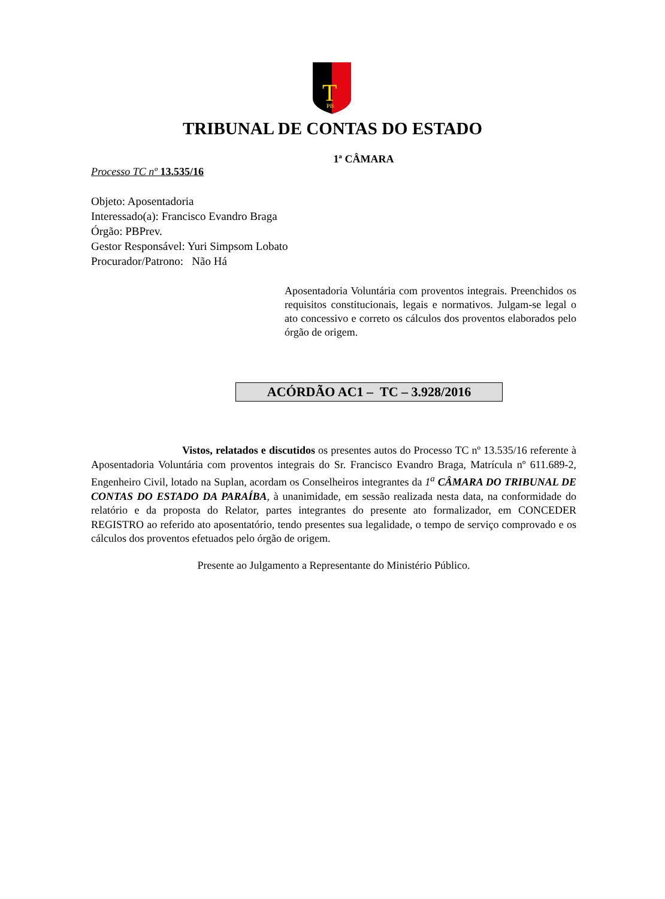T
PB
TRIBUNAL DE CONTAS DO ESTADO
1ª CÂMARA
Processo TC nº 13.535/16
Objeto: Aposentadoria
Interessado(a): Francisco Evandro Braga
Órgão: PBPrev.
Gestor Responsável: Yuri Simpsom Lobato
Procurador/Patrono: Não Há
Aposentadoria Voluntária com proventos integrais. Preenchidos os requisitos constitucionais, legais e normativos. Julgam-se legal o ato concessivo e correto os cálculos dos proventos elaborados pelo órgão de origem.
ACÓRDÃO AC1 – TC – 3.928/2016
Vistos, relatados e discutidos os presentes autos do Processo TC nº 13.535/16 referente à Aposentadoria Voluntária com proventos integrais do Sr. Francisco Evandro Braga, Matrícula nº 611.689-2, Engenheiro Civil, lotado na Suplan, acordam os Conselheiros integrantes da 1<sup>a</sup> CÂMARA DO TRIBUNAL DE CONTAS DO ESTADO DA PARAÍBA, à unanimidade, em sessão realizada nesta data, na conformidade do relatório e da proposta do Relator, partes integrantes do presente ato formalizador, em CONCEDER REGISTRO ao referido ato aposentatório, tendo presentes sua legalidade, o tempo de serviço comprovado e os cálculos dos proventos efetuados pelo órgão de origem.
Presente ao Julgamento a Representante do Ministério Público.